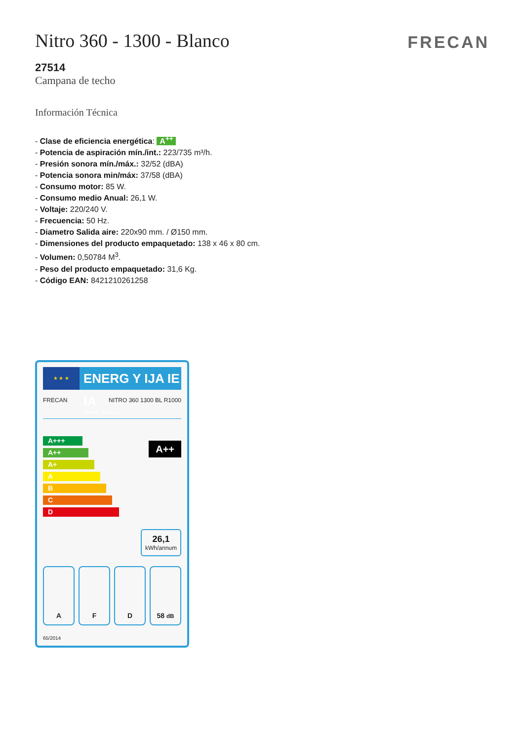FRECAN
Nitro 360 - 1300 - Blanco
27514
Campana de techo
Información Técnica
- Clase de eficiencia energética: A<sup>++</sup>
- Potencia de aspiración mín./int.: 223/735 m³/h.
- Presión sonora mín./máx.: 32/52 (dBA)
- Potencia sonora min/máx: 37/58 (dBA)
- Consumo motor: 85 W.
- Consumo medio Anual: 26,1 W.
- Voltaje: 220/240 V.
- Frecuencia: 50 Hz.
- Diametro Salida aire: 220x90 mm. / Ø150 mm.
- Dimensiones del producto empaquetado: 138 x 46 x 80 cm.
- Volumen: 0,50784 M<sup>3</sup>.
- Peso del producto empaquetado: 31,6 Kg.
- Código EAN: 8421210261258
★ ★ ★
ENERG Y IJA IE IA
енергия · ενεργεια
FRECAN NITRO 360 1300 BL R1000
A+++
A++
A+
A
B
C
D
A++
26,1
kWh/annum
A F D 58 dB
65/2014